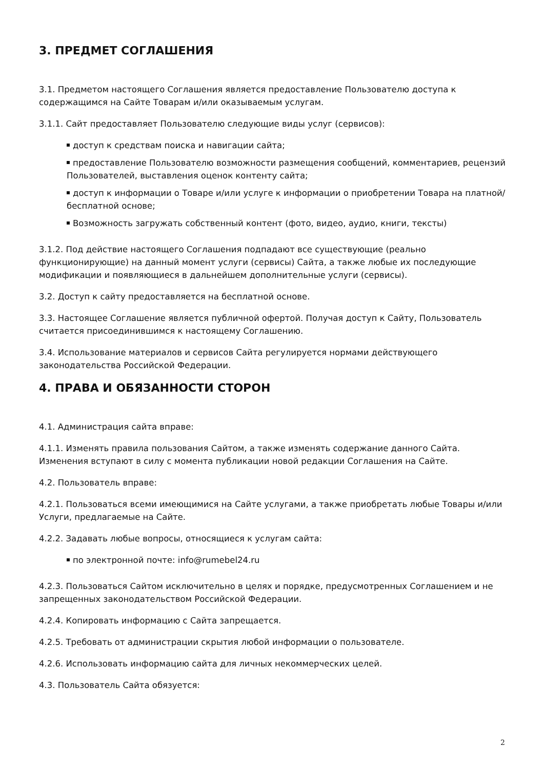3. ПРЕДМЕТ СОГЛАШЕНИЯ
3.1. Предметом настоящего Соглашения является предоставление Пользователю доступа к содержащимся на Сайте Товарам и/или оказываемым услугам.
3.1.1. Сайт предоставляет Пользователю следующие виды услуг (сервисов):
доступ к средствам поиска и навигации сайта;
предоставление Пользователю возможности размещения сообщений, комментариев, рецензий Пользователей, выставления оценок контенту сайта;
доступ к информации о Товаре и/или услуге к информации о приобретении Товара на платной/бесплатной основе;
Возможность загружать собственный контент (фото, видео, аудио, книги, тексты)
3.1.2. Под действие настоящего Соглашения подпадают все существующие (реально функционирующие) на данный момент услуги (сервисы) Сайта, а также любые их последующие модификации и появляющиеся в дальнейшем дополнительные услуги (сервисы).
3.2. Доступ к сайту предоставляется на бесплатной основе.
3.3. Настоящее Соглашение является публичной офертой. Получая доступ к Сайту, Пользователь считается присоединившимся к настоящему Соглашению.
3.4. Использование материалов и сервисов Сайта регулируется нормами действующего законодательства Российской Федерации.
4. ПРАВА И ОБЯЗАННОСТИ СТОРОН
4.1. Администрация сайта вправе:
4.1.1. Изменять правила пользования Сайтом, а также изменять содержание данного Сайта. Изменения вступают в силу с момента публикации новой редакции Соглашения на Сайте.
4.2. Пользователь вправе:
4.2.1. Пользоваться всеми имеющимися на Сайте услугами, а также приобретать любые Товары и/или Услуги, предлагаемые на Сайте.
4.2.2. Задавать любые вопросы, относящиеся к услугам сайта:
по электронной почте: info@rumebel24.ru
4.2.3. Пользоваться Сайтом исключительно в целях и порядке, предусмотренных Соглашением и не запрещенных законодательством Российской Федерации.
4.2.4. Копировать информацию с Сайта запрещается.
4.2.5. Требовать от администрации скрытия любой информации о пользователе.
4.2.6. Использовать информацию сайта для личных некоммерческих целей.
4.3. Пользователь Сайта обязуется:
2